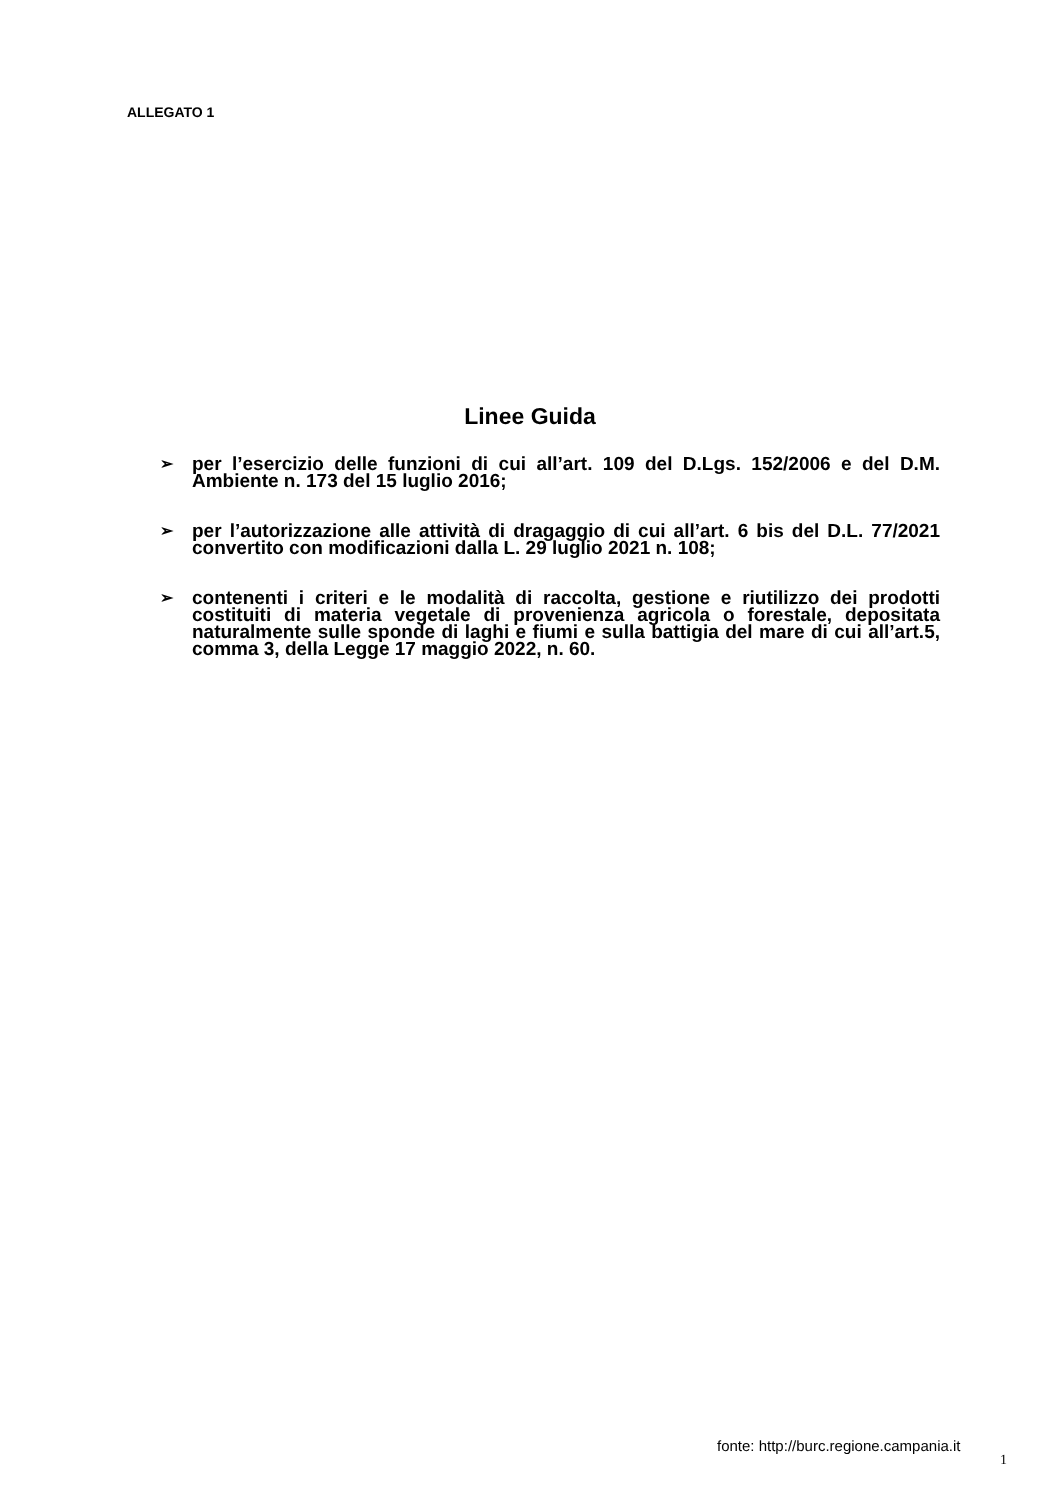ALLEGATO 1
Linee Guida
➢ per l’esercizio delle funzioni di cui all’art. 109 del D.Lgs. 152/2006 e del D.M. Ambiente n. 173 del 15 luglio 2016;
➢ per l’autorizzazione alle attività di dragaggio di cui all’art. 6 bis del D.L. 77/2021 convertito con modificazioni dalla L. 29 luglio 2021 n. 108;
➢ contenenti i criteri e le modalità di raccolta, gestione e riutilizzo dei prodotti costituiti di materia vegetale di provenienza agricola o forestale, depositata naturalmente sulle sponde di laghi e fiumi e sulla battigia del mare di cui all’art.5, comma 3, della Legge 17 maggio 2022, n. 60.
fonte: http://burc.regione.campania.it
1